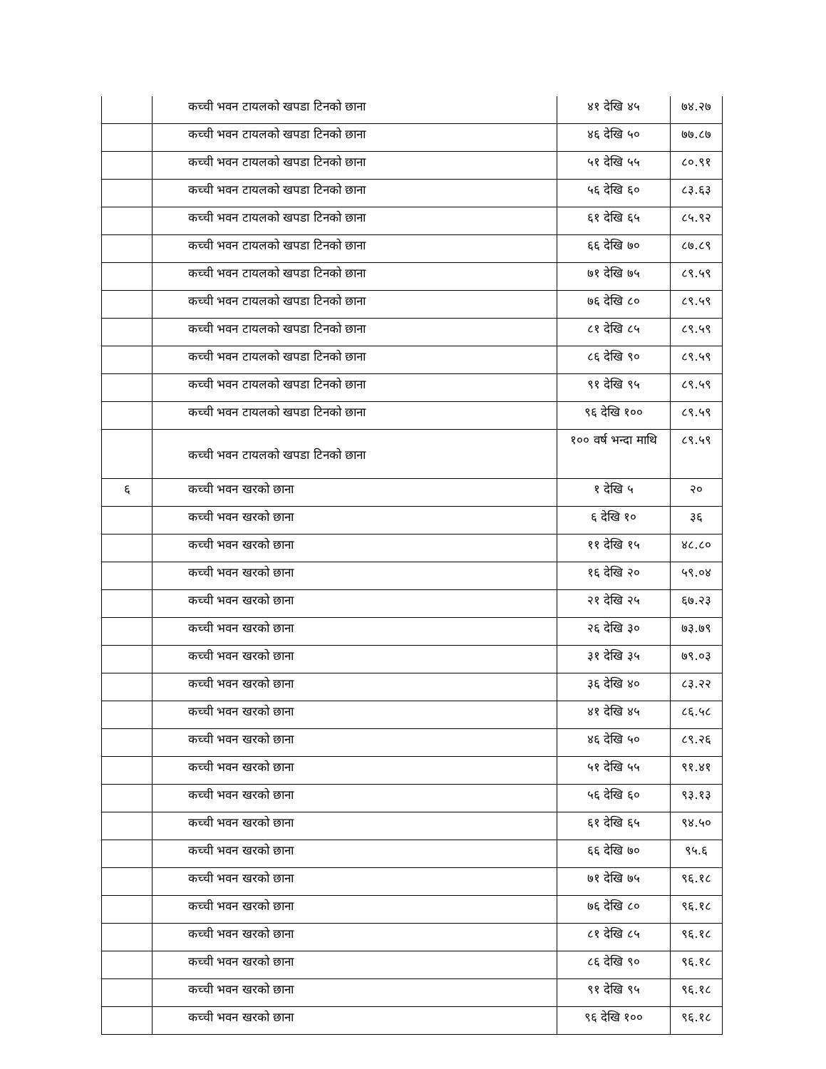| | कच्ची भवन टायलको खपडा टिनको छाना | ४१ देखि ४५ | ७४.२७ |
| | कच्ची भवन टायलको खपडा टिनको छाना | ४६ देखि ५० | ७७.८७ |
| | कच्ची भवन टायलको खपडा टिनको छाना | ५१ देखि ५५ | ८०.९१ |
| | कच्ची भवन टायलको खपडा टिनको छाना | ५६ देखि ६० | ८३.६३ |
| | कच्ची भवन टायलको खपडा टिनको छाना | ६१ देखि ६५ | ८५.९२ |
| | कच्ची भवन टायलको खपडा टिनको छाना | ६६ देखि ७० | ८७.८९ |
| | कच्ची भवन टायलको खपडा टिनको छाना | ७१ देखि ७५ | ८९.५९ |
| | कच्ची भवन टायलको खपडा टिनको छाना | ७६ देखि ८० | ८९.५९ |
| | कच्ची भवन टायलको खपडा टिनको छाना | ८१ देखि ८५ | ८९.५९ |
| | कच्ची भवन टायलको खपडा टिनको छाना | ८६ देखि ९० | ८९.५९ |
| | कच्ची भवन टायलको खपडा टिनको छाना | ९१ देखि ९५ | ८९.५९ |
| | कच्ची भवन टायलको खपडा टिनको छाना | ९६ देखि १०० | ८९.५९ |
| | कच्ची भवन टायलको खपडा टिनको छाना | १०० वर्ष भन्दा माथि | ८९.५९ |
| ६ | कच्ची भवन खरको छाना | १ देखि ५ | २० |
| | कच्ची भवन खरको छाना | ६ देखि १० | ३६ |
| | कच्ची भवन खरको छाना | ११ देखि १५ | ४८.८० |
| | कच्ची भवन खरको छाना | १६ देखि २० | ५९.०४ |
| | कच्ची भवन खरको छाना | २१ देखि २५ | ६७.२३ |
| | कच्ची भवन खरको छाना | २६ देखि ३० | ७३.७९ |
| | कच्ची भवन खरको छाना | ३१ देखि ३५ | ७९.०३ |
| | कच्ची भवन खरको छाना | ३६ देखि ४० | ८३.२२ |
| | कच्ची भवन खरको छाना | ४१ देखि ४५ | ८६.५८ |
| | कच्ची भवन खरको छाना | ४६ देखि ५० | ८९.२६ |
| | कच्ची भवन खरको छाना | ५१ देखि ५५ | ९१.४१ |
| | कच्ची भवन खरको छाना | ५६ देखि ६० | ९३.१३ |
| | कच्ची भवन खरको छाना | ६१ देखि ६५ | ९४.५० |
| | कच्ची भवन खरको छाना | ६६ देखि ७० | ९५.६ |
| | कच्ची भवन खरको छाना | ७१ देखि ७५ | ९६.१८ |
| | कच्ची भवन खरको छाना | ७६ देखि ८० | ९६.१८ |
| | कच्ची भवन खरको छाना | ८१ देखि ८५ | ९६.१८ |
| | कच्ची भवन खरको छाना | ८६ देखि ९० | ९६.१८ |
| | कच्ची भवन खरको छाना | ९१ देखि ९५ | ९६.१८ |
| | कच्ची भवन खरको छाना | ९६ देखि १०० | ९६.१८ |